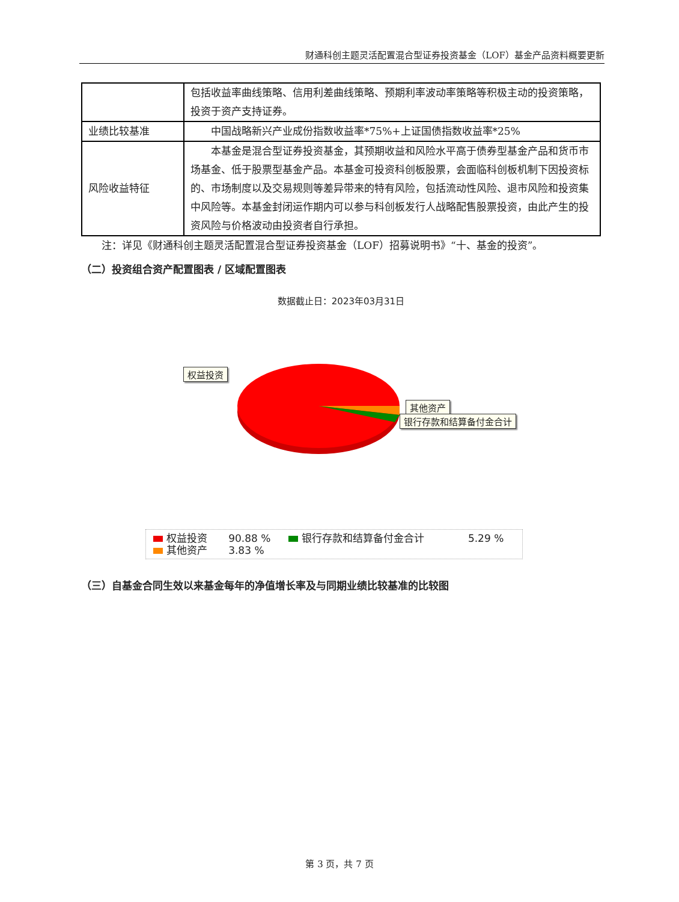财通科创主题灵活配置混合型证券投资基金（LOF）基金产品资料概要更新
| | 包括收益率曲线策略、信用利差曲线策略、预期利率波动率策略等积极主动的投资策略，投资于资产支持证券。 |
| 业绩比较基准 | 中国战略新兴产业成份指数收益率*75%+上证国债指数收益率*25% |
| 风险收益特征 | 本基金是混合型证券投资基金，其预期收益和风险水平高于债券型基金产品和货币市场基金、低于股票型基金产品。本基金可投资科创板股票，会面临科创板机制下因投资标的、市场制度以及交易规则等差异带来的特有风险，包括流动性风险、退市风险和投资集中风险等。本基金封闭运作期内可以参与科创板发行人战略配售股票投资，由此产生的投资风险与价格波动由投资者自行承担。 |
　　注：详见《财通科创主题灵活配置混合型证券投资基金（LOF）招募说明书》“十、基金的投资”。
（二）投资组合资产配置图表 / 区域配置图表
数据截止日：2023年03月31日
权益投资
其他资产
银行存款和结算备付金合计
| 权益投资 | 90.88 % | 银行存款和结算备付金合计 | 5.29 % |
| 其他资产 | 3.83 % | | |
（三）自基金合同生效以来基金每年的净值增长率及与同期业绩比较基准的比较图
第 3 页，共 7 页